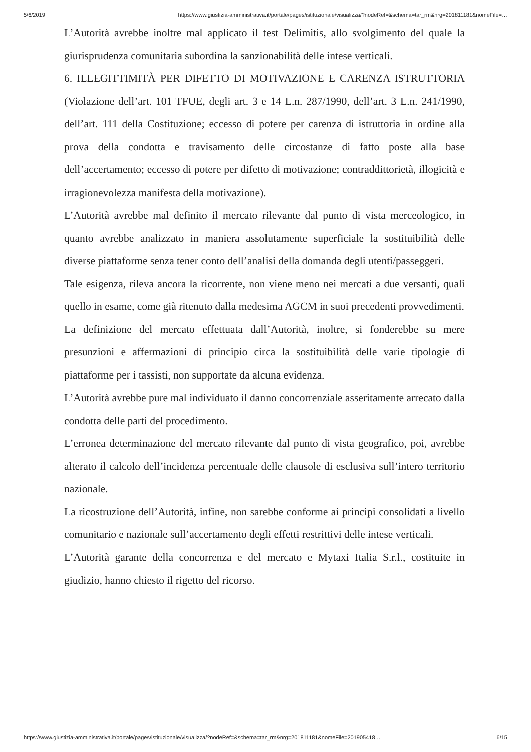5/6/2019 https://www.giustizia-amministrativa.it/portale/pages/istituzionale/visualizza/?nodeRef=&schema=tar_rm&nrg=201811181&nomeFile=…
L’Autorità avrebbe inoltre mal applicato il test Delimitis, allo svolgimento del quale la giurisprudenza comunitaria subordina la sanzionabilità delle intese verticali.
6. ILLEGITTIMITÀ PER DIFETTO DI MOTIVAZIONE E CARENZA ISTRUTTORIA (Violazione dell’art. 101 TFUE, degli art. 3 e 14 L.n. 287/1990, dell’art. 3 L.n. 241/1990, dell’art. 111 della Costituzione; eccesso di potere per carenza di istruttoria in ordine alla prova della condotta e travisamento delle circostanze di fatto poste alla base dell’accertamento; eccesso di potere per difetto di motivazione; contraddittorietà, illogicità e irragionevolezza manifesta della motivazione).
L’Autorità avrebbe mal definito il mercato rilevante dal punto di vista merceologico, in quanto avrebbe analizzato in maniera assolutamente superficiale la sostituibilità delle diverse piattaforme senza tener conto dell’analisi della domanda degli utenti/passeggeri.
Tale esigenza, rileva ancora la ricorrente, non viene meno nei mercati a due versanti, quali quello in esame, come già ritenuto dalla medesima AGCM in suoi precedenti provvedimenti.
La definizione del mercato effettuata dall’Autorità, inoltre, si fonderebbe su mere presunzioni e affermazioni di principio circa la sostituibilità delle varie tipologie di piattaforme per i tassisti, non supportate da alcuna evidenza.
L’Autorità avrebbe pure mal individuato il danno concorrenziale asseritamente arrecato dalla condotta delle parti del procedimento.
L’erronea determinazione del mercato rilevante dal punto di vista geografico, poi, avrebbe alterato il calcolo dell’incidenza percentuale delle clausole di esclusiva sull’intero territorio nazionale.
La ricostruzione dell’Autorità, infine, non sarebbe conforme ai principi consolidati a livello comunitario e nazionale sull’accertamento degli effetti restrittivi delle intese verticali.
L’Autorità garante della concorrenza e del mercato e Mytaxi Italia S.r.l., costituite in giudizio, hanno chiesto il rigetto del ricorso.
https://www.giustizia-amministrativa.it/portale/pages/istituzionale/visualizza/?nodeRef=&schema=tar_rm&nrg=201811181&nomeFile=201905418… 6/15